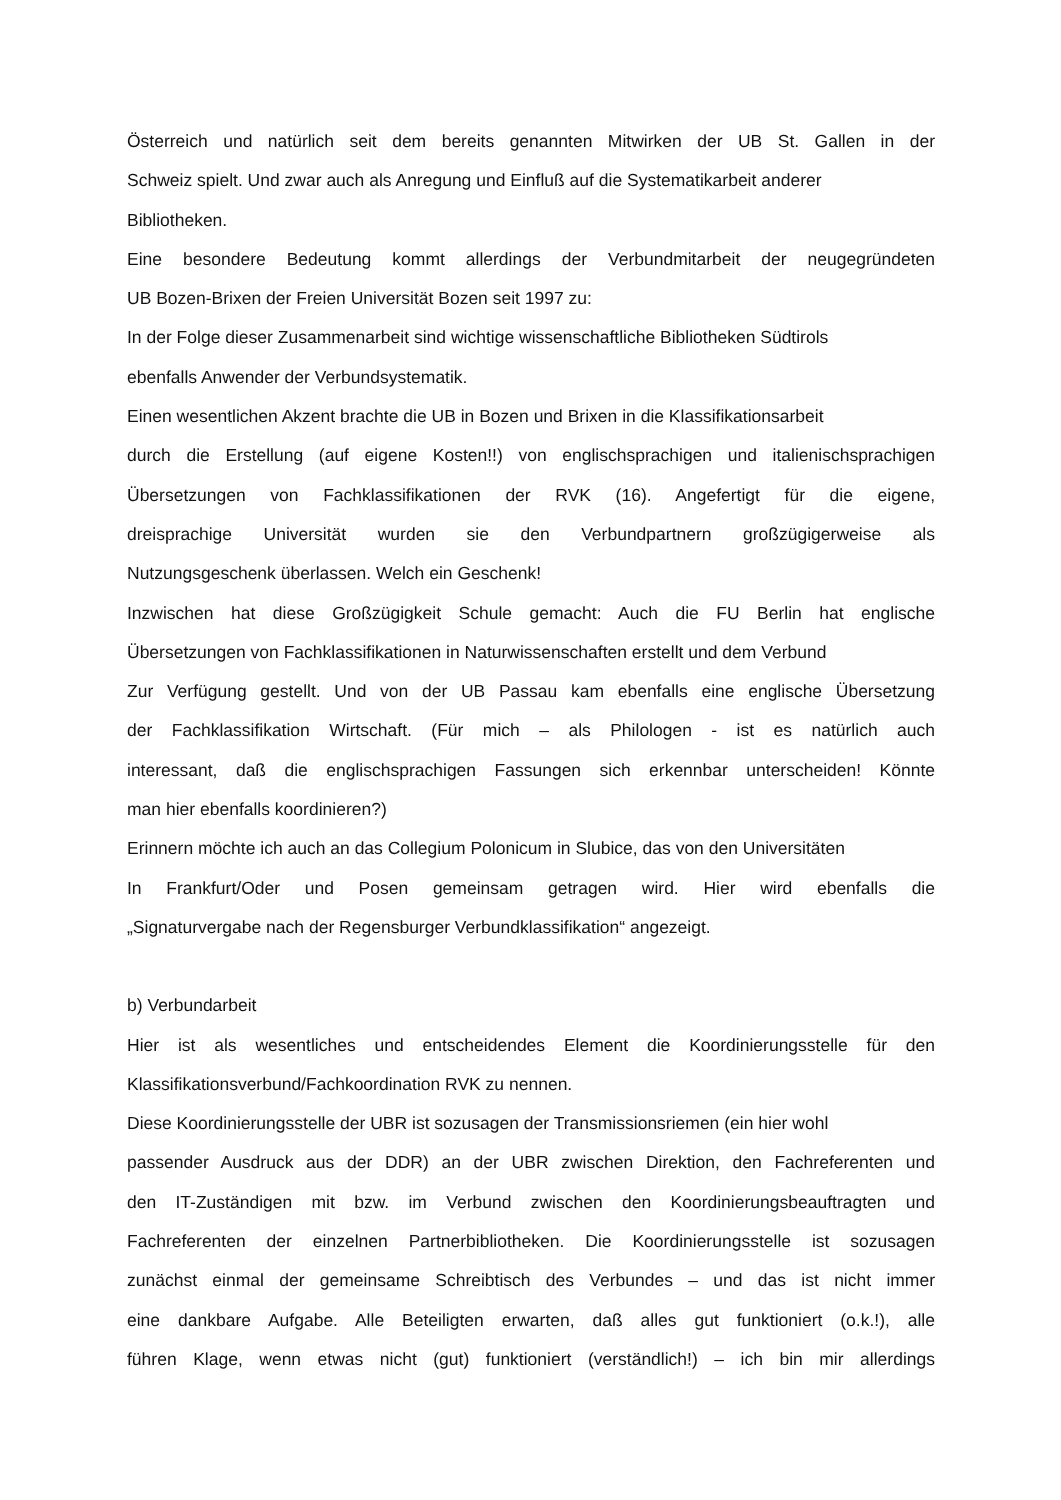Österreich und natürlich seit dem bereits genannten Mitwirken der UB St. Gallen in der
Schweiz spielt. Und zwar auch als Anregung und Einfluß auf die Systematikarbeit anderer
Bibliotheken.
Eine besondere Bedeutung kommt allerdings der Verbundmitarbeit der neugegründeten
UB Bozen-Brixen der Freien Universität Bozen seit 1997 zu:
In der Folge dieser Zusammenarbeit sind wichtige wissenschaftliche Bibliotheken Südtirols
ebenfalls Anwender der Verbundsystematik.
Einen wesentlichen Akzent brachte die UB in Bozen und Brixen in die Klassifikationsarbeit
durch die Erstellung (auf eigene Kosten!!) von englischsprachigen und italienischsprachigen
Übersetzungen von Fachklassifikationen der RVK (16). Angefertigt für die eigene,
dreisprachige Universität wurden sie den Verbundpartnern großzügigerweise als
Nutzungsgeschenk überlassen. Welch ein Geschenk!
Inzwischen hat diese Großzügigkeit Schule gemacht: Auch die FU Berlin hat englische
Übersetzungen von Fachklassifikationen in Naturwissenschaften erstellt und dem Verbund
Zur Verfügung gestellt. Und von der UB Passau kam ebenfalls eine englische Übersetzung
der Fachklassifikation Wirtschaft. (Für mich – als Philologen - ist es natürlich auch
interessant, daß die englischsprachigen Fassungen sich erkennbar unterscheiden! Könnte
man hier ebenfalls koordinieren?)
Erinnern möchte ich auch an das Collegium Polonicum in Slubice, das von den Universitäten
In Frankfurt/Oder und Posen gemeinsam getragen wird. Hier wird ebenfalls die
„Signaturvergabe nach der Regensburger Verbundklassifikation“ angezeigt.
b) Verbundarbeit
Hier ist als wesentliches und entscheidendes Element die Koordinierungsstelle für den
Klassifikationsverbund/Fachkoordination RVK zu nennen.
Diese Koordinierungsstelle der UBR ist sozusagen der Transmissionsriemen (ein hier wohl
passender Ausdruck aus der DDR) an der UBR zwischen Direktion, den Fachreferenten und
den IT-Zuständigen mit bzw. im Verbund zwischen den Koordinierungsbeauftragten und
Fachreferenten der einzelnen Partnerbibliotheken. Die Koordinierungsstelle ist sozusagen
zunächst einmal der gemeinsame Schreibtisch des Verbundes – und das ist nicht immer
eine dankbare Aufgabe. Alle Beteiligten erwarten, daß alles gut funktioniert (o.k.!), alle
führen Klage, wenn etwas nicht (gut) funktioniert (verständlich!) – ich bin mir allerdings